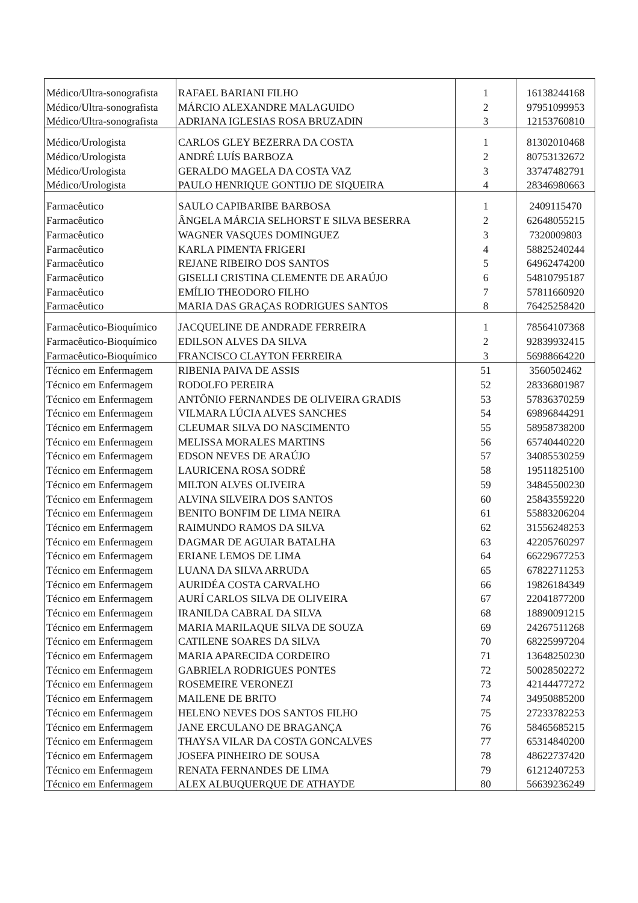| Médico/Ultra-sonografista | RAFAEL BARIANI FILHO | 1 | 16138244168 |
| Médico/Ultra-sonografista | MÁRCIO ALEXANDRE MALAGUIDO | 2 | 97951099953 |
| Médico/Ultra-sonografista | ADRIANA IGLESIAS ROSA BRUZADIN | 3 | 12153760810 |
| Médico/Urologista | CARLOS GLEY BEZERRA DA COSTA | 1 | 81302010468 |
| Médico/Urologista | ANDRÉ LUÍS BARBOZA | 2 | 80753132672 |
| Médico/Urologista | GERALDO MAGELA DA COSTA VAZ | 3 | 33747482791 |
| Médico/Urologista | PAULO HENRIQUE GONTIJO DE SIQUEIRA | 4 | 28346980663 |
| Farmacêutico | SAULO CAPIBARIBE BARBOSA | 1 | 2409115470 |
| Farmacêutico | ÂNGELA MÁRCIA SELHORST E SILVA BESERRA | 2 | 62648055215 |
| Farmacêutico | WAGNER VASQUES DOMINGUEZ | 3 | 7320009803 |
| Farmacêutico | KARLA PIMENTA FRIGERI | 4 | 58825240244 |
| Farmacêutico | REJANE RIBEIRO DOS SANTOS | 5 | 64962474200 |
| Farmacêutico | GISELLI CRISTINA CLEMENTE DE ARAÚJO | 6 | 54810795187 |
| Farmacêutico | EMÍLIO THEODORO FILHO | 7 | 57811660920 |
| Farmacêutico | MARIA DAS GRAÇAS RODRIGUES SANTOS | 8 | 76425258420 |
| Farmacêutico-Bioquímico | JACQUELINE DE ANDRADE FERREIRA | 1 | 78564107368 |
| Farmacêutico-Bioquímico | EDILSON ALVES DA SILVA | 2 | 92839932415 |
| Farmacêutico-Bioquímico | FRANCISCO CLAYTON FERREIRA | 3 | 56988664220 |
| Técnico em Enfermagem | RIBENIA PAIVA DE ASSIS | 51 | 3560502462 |
| Técnico em Enfermagem | RODOLFO PEREIRA | 52 | 28336801987 |
| Técnico em Enfermagem | ANTÔNIO FERNANDES DE OLIVEIRA GRADIS | 53 | 57836370259 |
| Técnico em Enfermagem | VILMARA LÚCIA ALVES SANCHES | 54 | 69896844291 |
| Técnico em Enfermagem | CLEUMAR SILVA DO NASCIMENTO | 55 | 58958738200 |
| Técnico em Enfermagem | MELISSA MORALES MARTINS | 56 | 65740440220 |
| Técnico em Enfermagem | EDSON NEVES DE ARAÚJO | 57 | 34085530259 |
| Técnico em Enfermagem | LAURICENA ROSA SODRÉ | 58 | 19511825100 |
| Técnico em Enfermagem | MILTON ALVES OLIVEIRA | 59 | 34845500230 |
| Técnico em Enfermagem | ALVINA SILVEIRA DOS SANTOS | 60 | 25843559220 |
| Técnico em Enfermagem | BENITO BONFIM DE LIMA NEIRA | 61 | 55883206204 |
| Técnico em Enfermagem | RAIMUNDO RAMOS DA SILVA | 62 | 31556248253 |
| Técnico em Enfermagem | DAGMAR DE AGUIAR BATALHA | 63 | 42205760297 |
| Técnico em Enfermagem | ERIANE LEMOS DE LIMA | 64 | 66229677253 |
| Técnico em Enfermagem | LUANA DA SILVA ARRUDA | 65 | 67822711253 |
| Técnico em Enfermagem | AURIDÉA COSTA CARVALHO | 66 | 19826184349 |
| Técnico em Enfermagem | AURÍ CARLOS SILVA DE OLIVEIRA | 67 | 22041877200 |
| Técnico em Enfermagem | IRANILDA CABRAL DA SILVA | 68 | 18890091215 |
| Técnico em Enfermagem | MARIA MARILAQUE SILVA DE SOUZA | 69 | 24267511268 |
| Técnico em Enfermagem | CATILENE SOARES DA SILVA | 70 | 68225997204 |
| Técnico em Enfermagem | MARIA APARECIDA CORDEIRO | 71 | 13648250230 |
| Técnico em Enfermagem | GABRIELA RODRIGUES PONTES | 72 | 50028502272 |
| Técnico em Enfermagem | ROSEMEIRE VERONEZI | 73 | 42144477272 |
| Técnico em Enfermagem | MAILENE DE BRITO | 74 | 34950885200 |
| Técnico em Enfermagem | HELENO NEVES DOS SANTOS FILHO | 75 | 27233782253 |
| Técnico em Enfermagem | JANE ERCULANO DE BRAGANÇA | 76 | 58465685215 |
| Técnico em Enfermagem | THAYSA VILAR DA COSTA GONCALVES | 77 | 65314840200 |
| Técnico em Enfermagem | JOSEFA PINHEIRO DE SOUSA | 78 | 48622737420 |
| Técnico em Enfermagem | RENATA FERNANDES DE LIMA | 79 | 61212407253 |
| Técnico em Enfermagem | ALEX ALBUQUERQUE DE ATHAYDE | 80 | 56639236249 |